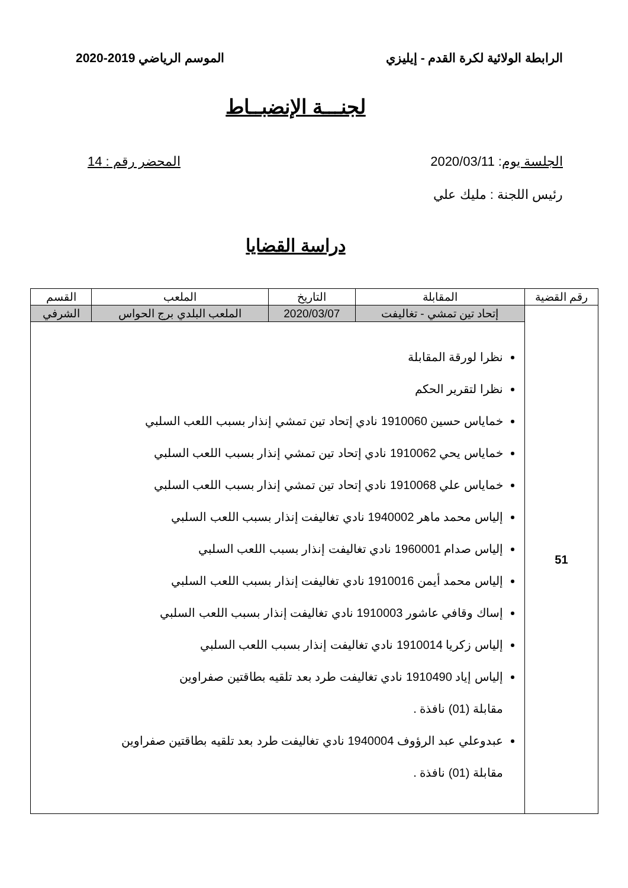الرابطة الولائية لكرة القدم - إيليزي الموسم الرياضي 2019-2020
لجنـــة الإنضبــاط
الجلسة يوم: 2020/03/11 المحضر رقم : 14
رئيس اللجنة : مليك علي
دراسة القضايا
| رقم القضية | المقابلة | التاريخ | الملعب | القسم |
| --- | --- | --- | --- | --- |
| 51 | إتحاد تين تمشي - تغاليفت | 2020/03/07 | الملعب البلدي برج الحواس | الشرفي |
| | نظرا لورقة المقابلة نظرا لتقرير الحكم خماياس حسين 1910060 نادي إتحاد تين تمشي إنذار بسبب اللعب السلبي خماياس يحي 1910062 نادي إتحاد تين تمشي إنذار بسبب اللعب السلبي خماياس علي 1910068 نادي إتحاد تين تمشي إنذار بسبب اللعب السلبي إلياس محمد ماهر 1940002 نادي تغاليفت إنذار بسبب اللعب السلبي إلياس صدام 1960001 نادي تغاليفت إنذار بسبب اللعب السلبي إلياس محمد أيمن 1910016 نادي تغاليفت إنذار بسبب اللعب السلبي إساك وقافي عاشور 1910003 نادي تغاليفت إنذار بسبب اللعب السلبي إلياس زكريا 1910014 نادي تغاليفت إنذار بسبب اللعب السلبي إلياس إياد 1910490 نادي تغاليفت طرد بعد تلقيه بطاقتين صفراوين مقابلة (01) نافذة . عبدوعلي عبد الرؤوف 1940004 نادي تغاليفت طرد بعد تلقيه بطاقتين صفراوين مقابلة (01) نافذة . | | | |